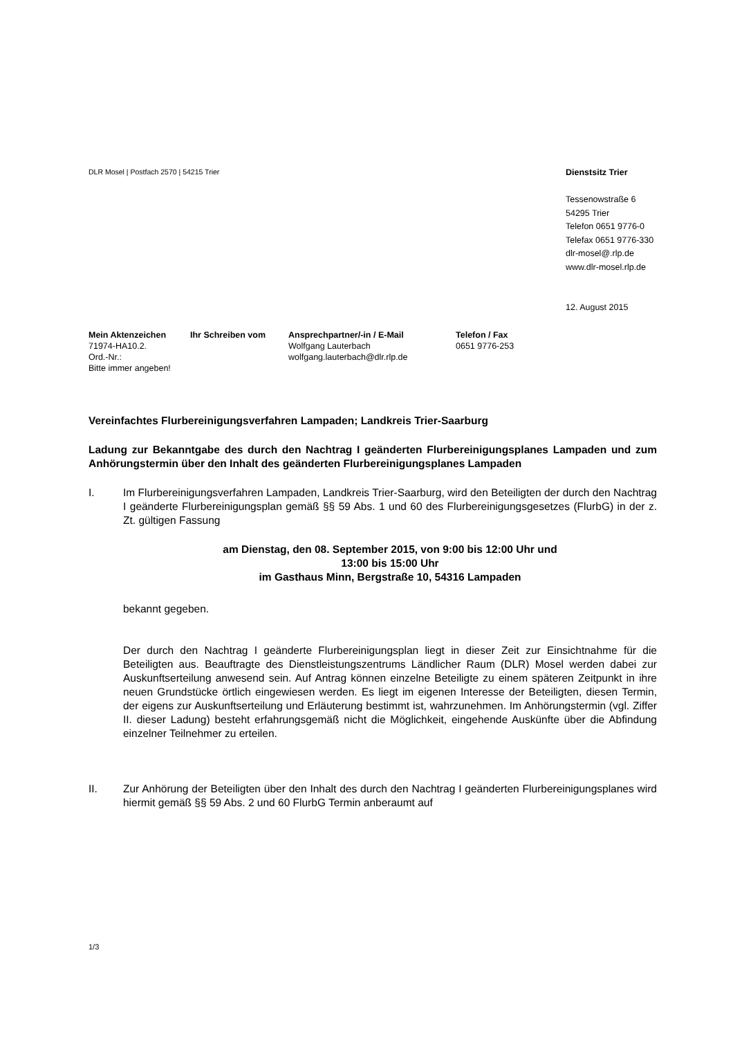DLR Mosel | Postfach 2570 | 54215 Trier
Dienstsitz Trier
Tessenowstraße 6
54295 Trier
Telefon 0651 9776-0
Telefax 0651 9776-330
dlr-mosel@.rlp.de
www.dlr-mosel.rlp.de
12. August 2015
Mein Aktenzeichen
71974-HA10.2.
Ord.-Nr.:
Bitte immer angeben!
Ihr Schreiben vom Ansprechpartner/-in / E-Mail
Wolfgang Lauterbach
wolfgang.lauterbach@dlr.rlp.de
Telefon / Fax
0651 9776-253
Vereinfachtes Flurbereinigungsverfahren Lampaden; Landkreis Trier-Saarburg
Ladung zur Bekanntgabe des durch den Nachtrag I geänderten Flurbereinigungs­planes Lampaden und zum Anhörungstermin über den Inhalt des geänderten Flurbereinigungsplanes Lampaden
I. Im Flurbereinigungsverfahren Lampaden, Landkreis Trier-Saarburg, wird den Beteiligten der durch den Nachtrag I geänderte Flurbereinigungsplan gemäß §§ 59 Abs. 1 und 60 des Flurbereinigungsgesetzes (FlurbG) in der z. Zt. gültigen Fassung
am Dienstag, den 08. September 2015, von 9:00 bis 12:00 Uhr und
13:00 bis 15:00 Uhr
im Gasthaus Minn, Bergstraße 10, 54316 Lampaden
bekannt gegeben.
Der durch den Nachtrag I geänderte Flurbereinigungsplan liegt in dieser Zeit zur Einsichtnahme für die Beteiligten aus. Beauftragte des Dienstleistungszentrums Ländlicher Raum (DLR) Mosel werden dabei zur Auskunftserteilung anwesend sein. Auf Antrag können einzelne Beteiligte zu einem späteren Zeitpunkt in ihre neuen Grundstücke örtlich eingewiesen werden. Es liegt im eigenen Interesse der Beteiligten, diesen Termin, der eigens zur Auskunftserteilung und Erläuterung bestimmt ist, wahrzu­nehmen. Im Anhörungstermin (vgl. Ziffer II. dieser Ladung) besteht erfahrungsgemäß nicht die Möglichkeit, eingehende Auskünfte über die Abfindung einzelner Teilnehmer zu erteilen.
II. Zur Anhörung der Beteiligten über den Inhalt des durch den Nachtrag I geänderten Flurbereinigungsplanes wird hiermit gemäß §§ 59 Abs. 2 und 60 FlurbG Termin an­beraumt auf
1/3